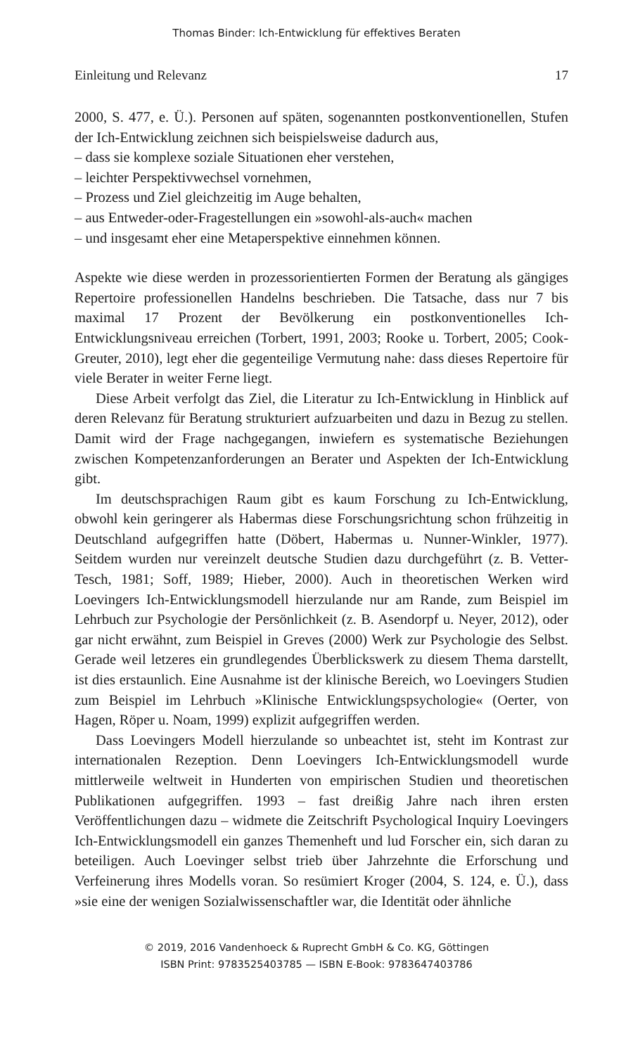Thomas Binder: Ich-Entwicklung für effektives Beraten
Einleitung und Relevanz 17
2000, S. 477, e. Ü.). Personen auf späten, sogenannten postkonventionellen, Stufen der Ich-Entwicklung zeichnen sich beispielsweise dadurch aus,
– dass sie komplexe soziale Situationen eher verstehen,
– leichter Perspektivwechsel vornehmen,
– Prozess und Ziel gleichzeitig im Auge behalten,
– aus Entweder-oder-Fragestellungen ein »sowohl-als-auch« machen
– und insgesamt eher eine Metaperspektive einnehmen können.
Aspekte wie diese werden in prozessorientierten Formen der Beratung als gängiges Repertoire professionellen Handelns beschrieben. Die Tatsache, dass nur 7 bis maximal 17 Prozent der Bevölkerung ein postkonventionelles Ich-Entwicklungsniveau erreichen (Torbert, 1991, 2003; Rooke u. Torbert, 2005; Cook-Greuter, 2010), legt eher die gegenteilige Vermutung nahe: dass dieses Repertoire für viele Berater in weiter Ferne liegt.
Diese Arbeit verfolgt das Ziel, die Literatur zu Ich-Entwicklung in Hinblick auf deren Relevanz für Beratung strukturiert aufzuarbeiten und dazu in Bezug zu stellen. Damit wird der Frage nachgegangen, inwiefern es systematische Beziehungen zwischen Kompetenzanforderungen an Berater und Aspekten der Ich-Entwicklung gibt.
Im deutschsprachigen Raum gibt es kaum Forschung zu Ich-Entwicklung, obwohl kein geringerer als Habermas diese Forschungsrichtung schon frühzeitig in Deutschland aufgegriffen hatte (Döbert, Habermas u. Nunner-Winkler, 1977). Seitdem wurden nur vereinzelt deutsche Studien dazu durchgeführt (z. B. Vetter-Tesch, 1981; Soff, 1989; Hieber, 2000). Auch in theoretischen Werken wird Loevingers Ich-Entwicklungsmodell hierzulande nur am Rande, zum Beispiel im Lehrbuch zur Psychologie der Persönlichkeit (z. B. Asendorpf u. Neyer, 2012), oder gar nicht erwähnt, zum Beispiel in Greves (2000) Werk zur Psychologie des Selbst. Gerade weil letzeres ein grundlegendes Überblickswerk zu diesem Thema darstellt, ist dies erstaunlich. Eine Ausnahme ist der klinische Bereich, wo Loevingers Studien zum Beispiel im Lehrbuch »Klinische Entwicklungspsychologie« (Oerter, von Hagen, Röper u. Noam, 1999) explizit aufgegriffen werden.
Dass Loevingers Modell hierzulande so unbeachtet ist, steht im Kontrast zur internationalen Rezeption. Denn Loevingers Ich-Entwicklungsmodell wurde mittlerweile weltweit in Hunderten von empirischen Studien und theoretischen Publikationen aufgegriffen. 1993 – fast dreißig Jahre nach ihren ersten Veröffentlichungen dazu – widmete die Zeitschrift Psychological Inquiry Loevingers Ich-Entwicklungsmodell ein ganzes Themenheft und lud Forscher ein, sich daran zu beteiligen. Auch Loevinger selbst trieb über Jahrzehnte die Erforschung und Verfeinerung ihres Modells voran. So resümiert Kroger (2004, S. 124, e. Ü.), dass »sie eine der wenigen Sozialwissenschaftler war, die Identität oder ähnliche
© 2019, 2016 Vandenhoeck & Ruprecht GmbH & Co. KG, Göttingen
ISBN Print: 9783525403785 — ISBN E-Book: 9783647403786